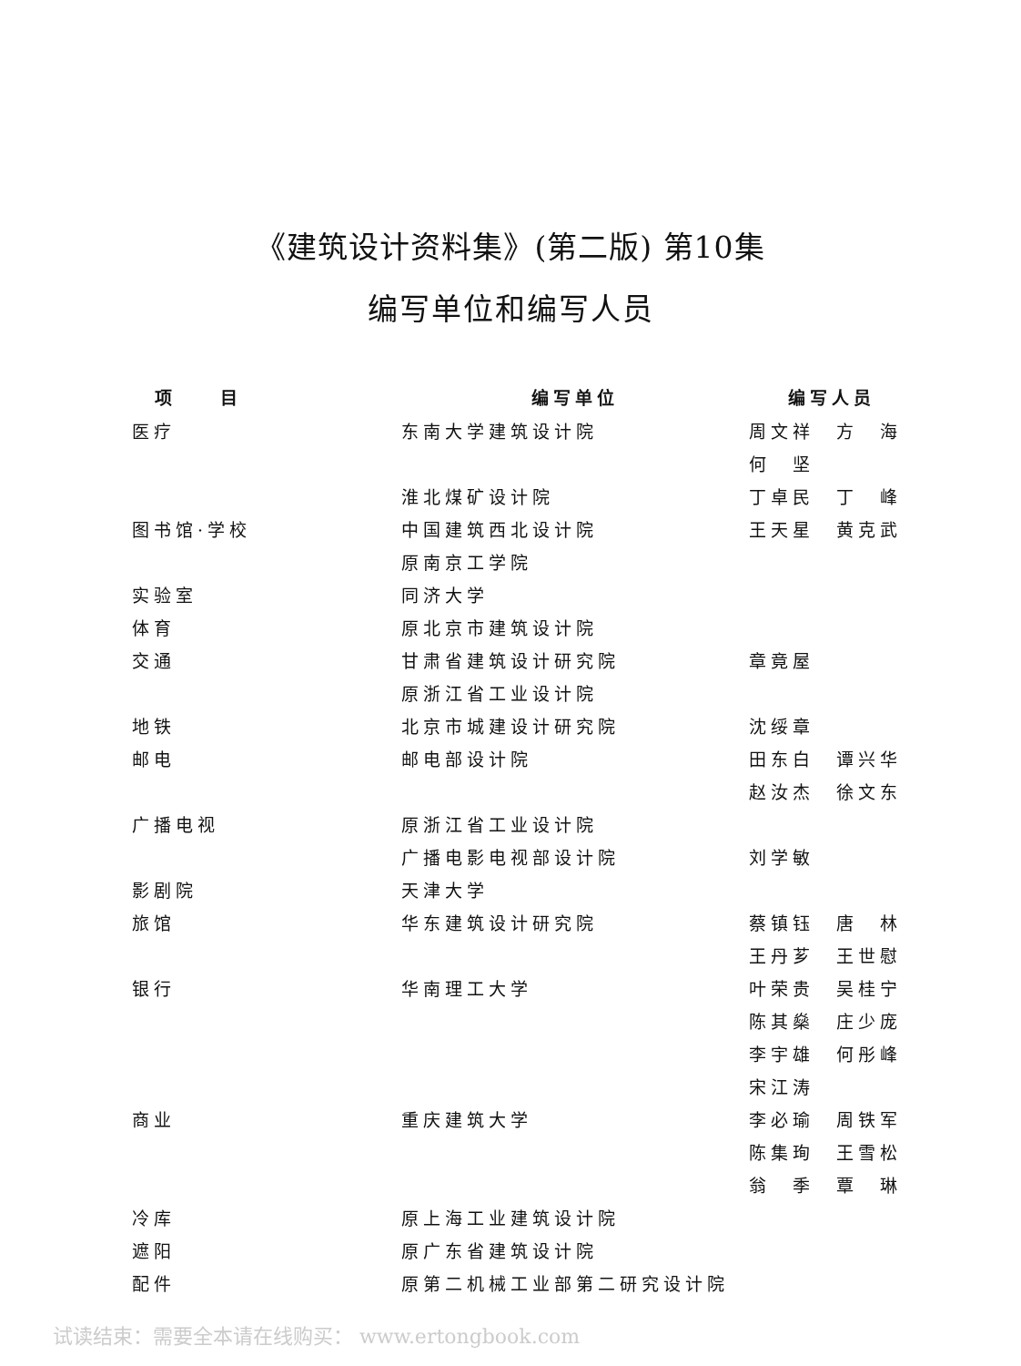《建筑设计资料集》(第二版) 第10集
编写单位和编写人员
| 项 目 | 编写单位 | 编写人员 |
| --- | --- | --- |
| 医疗 | 东南大学建筑设计院 | 周文祥 方 海 |
| | | 何 坚 |
| | 淮北煤矿设计院 | 丁卓民 丁 峰 |
| 图书馆·学校 | 中国建筑西北设计院 | 王天星 黄克武 |
| | 原南京工学院 | |
| 实验室 | 同济大学 | |
| 体育 | 原北京市建筑设计院 | |
| 交通 | 甘肃省建筑设计研究院 | 章竟屋 |
| | 原浙江省工业设计院 | |
| 地铁 | 北京市城建设计研究院 | 沈绥章 |
| 邮电 | 邮电部设计院 | 田东白 谭兴华 |
| | | 赵汝杰 徐文东 |
| 广播电视 | 原浙江省工业设计院 | |
| | 广播电影电视部设计院 | 刘学敏 |
| 影剧院 | 天津大学 | |
| 旅馆 | 华东建筑设计研究院 | 蔡镇钰 唐 林 |
| | | 王丹芗 王世慰 |
| 银行 | 华南理工大学 | 叶荣贵 吴桂宁 |
| | | 陈其燊 庄少庞 |
| | | 李宇雄 何彤峰 |
| | | 宋江涛 |
| 商业 | 重庆建筑大学 | 李必瑜 周铁军 |
| | | 陈集珣 王雪松 |
| | | 翁 季 覃 琳 |
| 冷库 | 原上海工业建筑设计院 | |
| 遮阳 | 原广东省建筑设计院 | |
| 配件 | 原第二机械工业部第二研究设计院 | |
试读结束：需要全本请在线购买： www.ertongbook.com